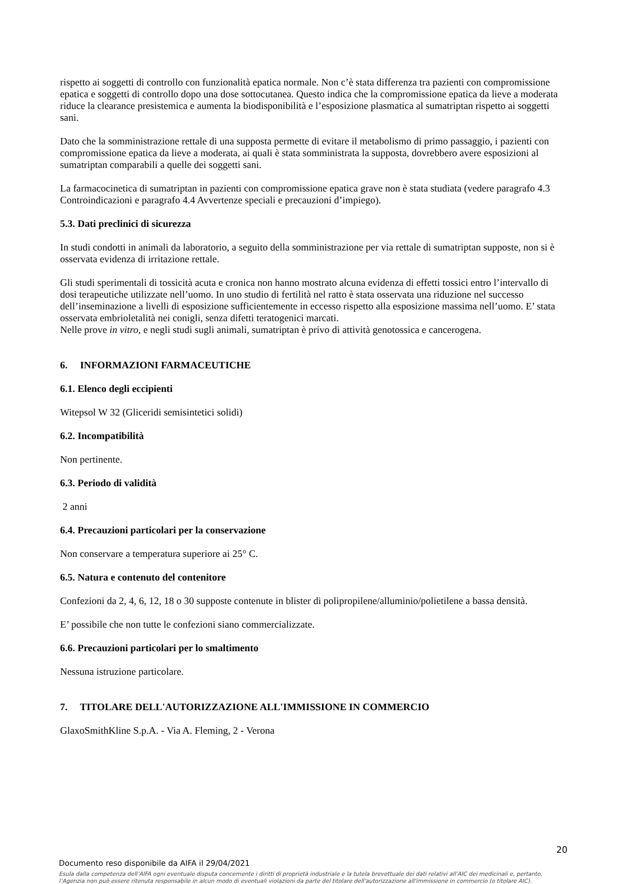rispetto ai soggetti di controllo con funzionalità epatica normale. Non c’è stata differenza tra pazienti con compromissione epatica e soggetti di controllo dopo una dose sottocutanea. Questo indica che la compromissione epatica da lieve a moderata riduce la clearance presistemica e aumenta la biodisponibilità e l’esposizione plasmatica al sumatriptan rispetto ai soggetti sani.
Dato che la somministrazione rettale di una supposta permette di evitare il metabolismo di primo passaggio, i pazienti con compromissione epatica da lieve a moderata, ai quali è stata somministrata la supposta, dovrebbero avere esposizioni al sumatriptan comparabili a quelle dei soggetti sani.
La farmacocinetica di sumatriptan in pazienti con compromissione epatica grave non è stata studiata (vedere paragrafo 4.3 Controindicazioni e paragrafo 4.4 Avvertenze speciali e precauzioni d’impiego).
5.3. Dati preclinici di sicurezza
In studi condotti in animali da laboratorio, a seguito della somministrazione per via rettale di sumatriptan supposte, non si è osservata evidenza di irritazione rettale.
Gli studi sperimentali di tossicità acuta e cronica non hanno mostrato alcuna evidenza di effetti tossici entro l’intervallo di dosi terapeutiche utilizzate nell’uomo. In uno studio di fertilità nel ratto è stata osservata una riduzione nel successo dell’inseminazione a livelli di esposizione sufficientemente in eccesso rispetto alla esposizione massima nell’uomo. E’ stata osservata embrioletalità nei conigli, senza difetti teratogenici marcati.
Nelle prove in vitro, e negli studi sugli animali, sumatriptan è privo di attività genotossica e cancerogena.
6. INFORMAZIONI FARMACEUTICHE
6.1. Elenco degli eccipienti
Witepsol W 32 (Gliceridi semisintetici solidi)
6.2. Incompatibilità
Non pertinente.
6.3. Periodo di validità
2 anni
6.4. Precauzioni particolari per la conservazione
Non conservare a temperatura superiore ai 25° C.
6.5. Natura e contenuto del contenitore
Confezioni da 2, 4, 6, 12, 18 o 30 supposte contenute in blister di polipropilene/alluminio/polietilene a bassa densità.
E’ possibile che non tutte le confezioni siano commercializzate.
6.6. Precauzioni particolari per lo smaltimento
Nessuna istruzione particolare.
7. TITOLARE DELL'AUTORIZZAZIONE ALL'IMMISSIONE IN COMMERCIO
GlaxoSmithKline S.p.A. - Via A. Fleming, 2 - Verona
20
Documento reso disponibile da AIFA il 29/04/2021
Esula dalla competenza dell’AIFA ogni eventuale disputa concernente i diritti di proprietà industriale e la tutela brevettuale dei dati relativi all’AIC dei medicinali e, pertanto, l’Agenzia non può essere ritenuta responsabile in alcun modo di eventuali violazioni da parte del titolare dell'autorizzazione all'immissione in commercio (o titolare AIC).